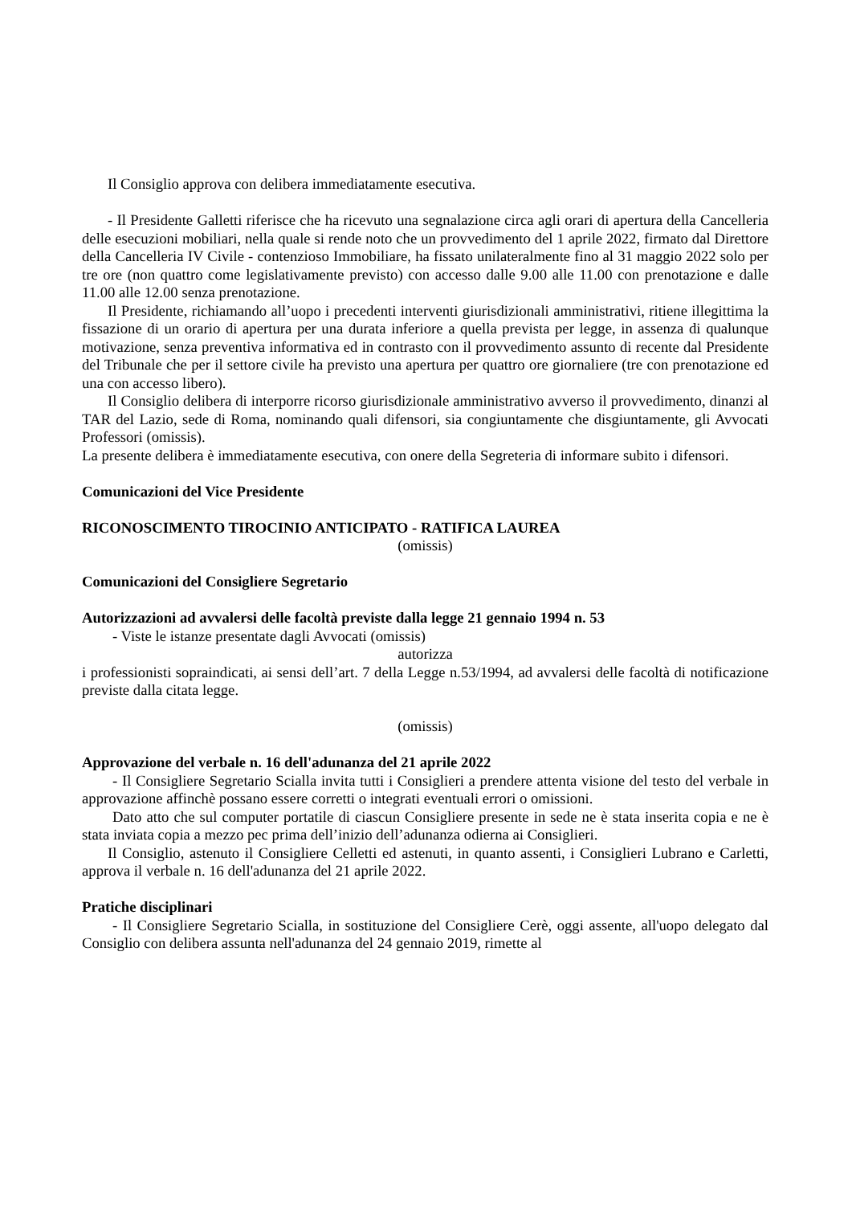Il Consiglio approva con delibera immediatamente esecutiva.
- Il Presidente Galletti riferisce che ha ricevuto una segnalazione circa agli orari di apertura della Cancelleria delle esecuzioni mobiliari, nella quale si rende noto che un provvedimento del 1 aprile 2022, firmato dal Direttore della Cancelleria IV Civile - contenzioso Immobiliare, ha fissato unilateralmente fino al 31 maggio 2022 solo per tre ore (non quattro come legislativamente previsto) con accesso dalle 9.00 alle 11.00 con prenotazione e dalle 11.00 alle 12.00 senza prenotazione.
Il Presidente, richiamando all’uopo i precedenti interventi giurisdizionali amministrativi, ritiene illegittima la fissazione di un orario di apertura per una durata inferiore a quella prevista per legge, in assenza di qualunque motivazione, senza preventiva informativa ed in contrasto con il provvedimento assunto di recente dal Presidente del Tribunale che per il settore civile ha previsto una apertura per quattro ore giornaliere (tre con prenotazione ed una con accesso libero).
Il Consiglio delibera di interporre ricorso giurisdizionale amministrativo avverso il provvedimento, dinanzi al TAR del Lazio, sede di Roma, nominando quali difensori, sia congiuntamente che disgiuntamente, gli Avvocati Professori (omissis).
La presente delibera è immediatamente esecutiva, con onere della Segreteria di informare subito i difensori.
Comunicazioni del Vice Presidente
RICONOSCIMENTO TIROCINIO ANTICIPATO - RATIFICA LAUREA
(omissis)
Comunicazioni del Consigliere Segretario
Autorizzazioni ad avvalersi delle facoltà previste dalla legge 21 gennaio 1994 n. 53
- Viste le istanze presentate dagli Avvocati (omissis)
autorizza
i professionisti sopraindicati, ai sensi dell’art. 7 della Legge n.53/1994, ad avvalersi delle facoltà di notificazione previste dalla citata legge.
(omissis)
Approvazione del verbale n. 16 dell'adunanza del 21 aprile 2022
- Il Consigliere Segretario Scialla invita tutti i Consiglieri a prendere attenta visione del testo del verbale in approvazione affinchè possano essere corretti o integrati eventuali errori o omissioni.
Dato atto che sul computer portatile di ciascun Consigliere presente in sede ne è stata inserita copia e ne è stata inviata copia a mezzo pec prima dell’inizio dell’adunanza odierna ai Consiglieri.
Il Consiglio, astenuto il Consigliere Celletti ed astenuti, in quanto assenti, i Consiglieri Lubrano e Carletti, approva il verbale n. 16 dell'adunanza del 21 aprile 2022.
Pratiche disciplinari
- Il Consigliere Segretario Scialla, in sostituzione del Consigliere Cerè, oggi assente, all'uopo delegato dal Consiglio con delibera assunta nell'adunanza del 24 gennaio 2019, rimette al